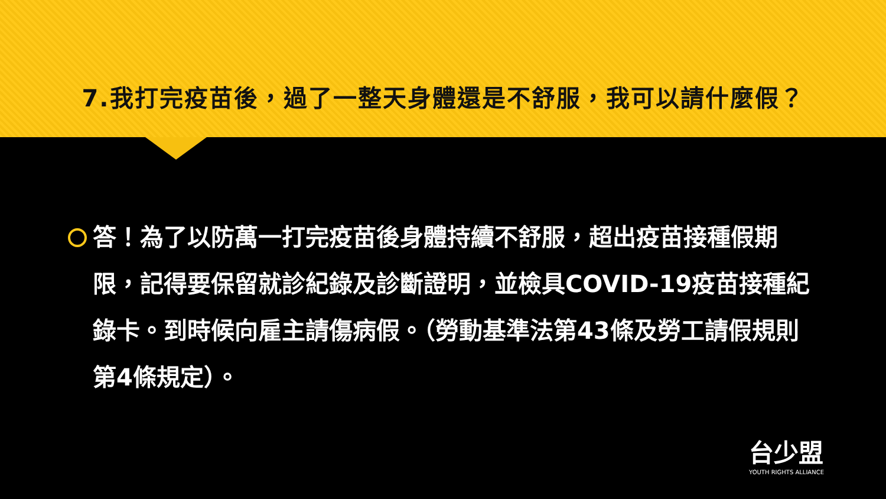7.我打完疫苗後，過了一整天身體還是不舒服，我可以請什麼假？
答！為了以防萬一打完疫苗後身體持續不舒服，超出疫苗接種假期限，記得要保留就診紀錄及診斷證明，並檢具COVID-19疫苗接種紀錄卡。到時候向雇主請傷病假。（勞動基準法第43條及勞工請假規則第4條規定）。
台少盟
YOUTH RIGHTS ALLIANCE